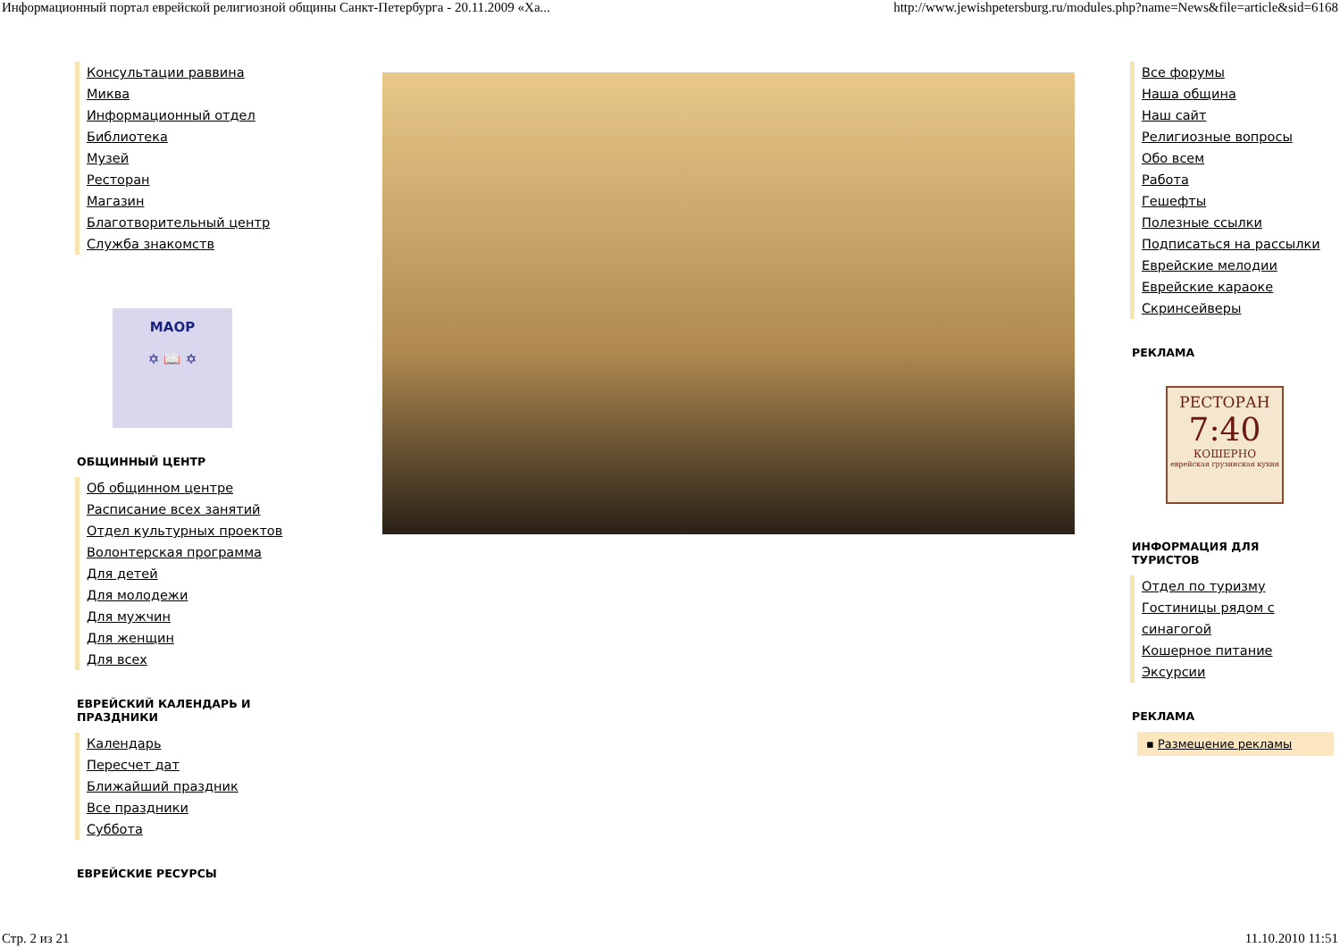Информационный портал еврейской религиозной общины Санкт-Петербурга - 20.11.2009 «Ха... http://www.jewishpetersburg.ru/modules.php?name=News&file=article&sid=6168
Консультации раввина
Миква
Информационный отдел
Библиотека
Музей
Ресторан
Магазин
Благотворительный центр
Служба знакомств
МАОР
✡ 📖 ✡
ОБЩИННЫЙ ЦЕНТР
Об общинном центре
Расписание всех занятий
Отдел культурных проектов
Волонтерская программа
Для детей
Для молодежи
Для мужчин
Для женщин
Для всех
ЕВРЕЙСКИЙ КАЛЕНДАРЬ И ПРАЗДНИКИ
Календарь
Пересчет дат
Ближайший праздник
Все праздники
Суббота
ЕВРЕЙСКИЕ РЕСУРСЫ
Все форумы
Наша община
Наш сайт
Религиозные вопросы
Обо всем
Работа
Гешефты
Полезные ссылки
Подписаться на рассылки
Еврейские мелодии
Еврейские караоке
Скринсейверы
РЕКЛАМА
РЕСТОРАН
7:40
КОШЕРНО
еврейская грузинская кухня
ИНФОРМАЦИЯ ДЛЯ ТУРИСТОВ
Отдел по туризму
Гостиницы рядом с синагогой
Кошерное питание
Эксурсии
РЕКЛАМА
▪ Размещение рекламы
Стр. 2 из 21 11.10.2010 11:51